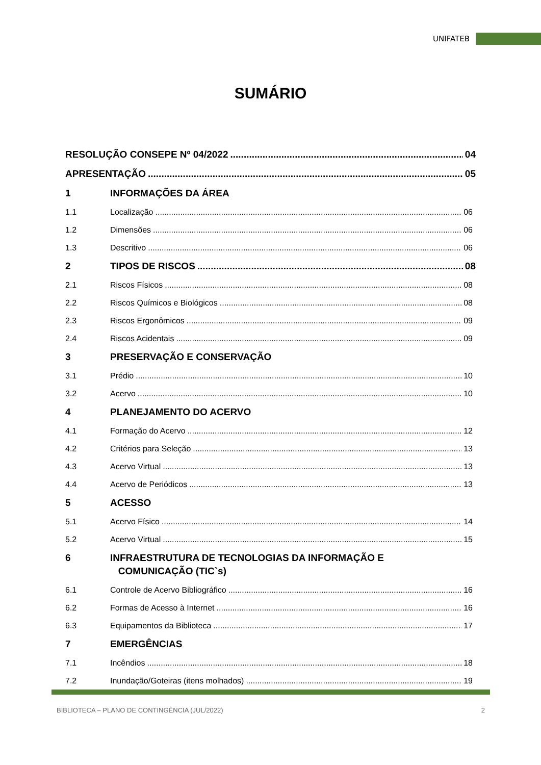UNIFATEB
SUMÁRIO
RESOLUÇÃO CONSEPE Nº 04/2022 04
APRESENTAÇÃO 05
1 INFORMAÇÕES DA ÁREA
1.1 Localização 06
1.2 Dimensões 06
1.3 Descritivo 06
2 TIPOS DE RISCOS 08
2.1 Riscos Físicos 08
2.2 Riscos Químicos e Biológicos 08
2.3 Riscos Ergonômicos 09
2.4 Riscos Acidentais 09
3 PRESERVAÇÃO E CONSERVAÇÃO
3.1 Prédio 10
3.2 Acervo 10
4 PLANEJAMENTO DO ACERVO
4.1 Formação do Acervo 12
4.2 Critérios para Seleção 13
4.3 Acervo Virtual 13
4.4 Acervo de Periódicos 13
5 ACESSO
5.1 Acervo Físico 14
5.2 Acervo Virtual 15
6 INFRAESTRUTURA DE TECNOLOGIAS DA INFORMAÇÃO E
COMUNICAÇÃO (TIC`s)
6.1 Controle de Acervo Bibliográfico 16
6.2 Formas de Acesso à Internet 16
6.3 Equipamentos da Biblioteca 17
7 EMERGÊNCIAS
7.1 Incêndios 18
7.2 Inundação/Goteiras (itens molhados) 19
BIBLIOTECA – PLANO DE CONTINGÊNCIA (JUL/2022) 2